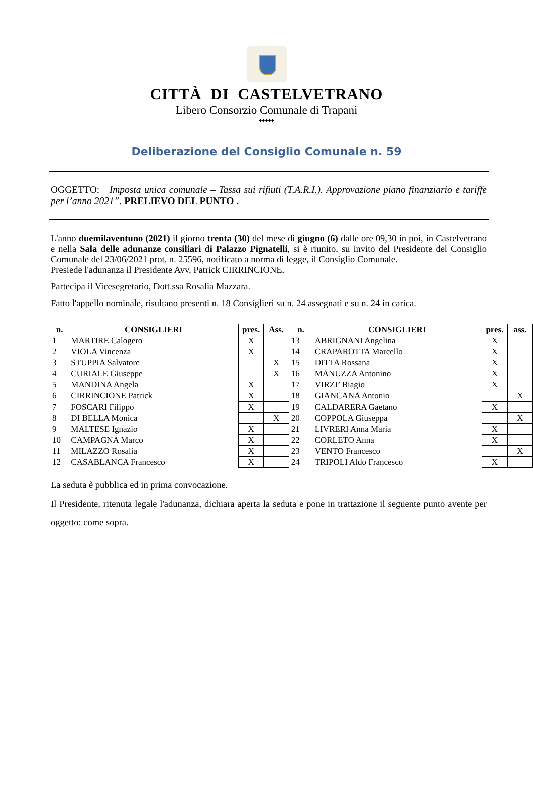CITTÀ DI CASTELVETRANO
Libero Consorzio Comunale di Trapani
♦♦♦♦♦
Deliberazione del Consiglio Comunale n. 59
OGGETTO: Imposta unica comunale – Tassa sui rifiuti (T.A.R.I.). Approvazione piano finanziario e tariffe per l’anno 2021”. PRELIEVO DEL PUNTO .
L'anno duemilaventuno (2021) il giorno trenta (30) del mese di giugno (6) dalle ore 09,30 in poi, in Castelvetrano e nella Sala delle adunanze consiliari di Palazzo Pignatelli, si è riunito, su invito del Presidente del Consiglio Comunale del 23/06/2021 prot. n. 25596, notificato a norma di legge, il Consiglio Comunale.
Presiede l'adunanza il Presidente Avv. Patrick CIRRINCIONE.
Partecipa il Vicesegretario, Dott.ssa Rosalia Mazzara.
Fatto l'appello nominale, risultano presenti n. 18 Consiglieri su n. 24 assegnati e su n. 24 in carica.
| n. | CONSIGLIERI | pres. | Ass. | n. | CONSIGLIERI | pres. | ass. |
| --- | --- | --- | --- | --- | --- | --- | --- |
| 1 | MARTIRE Calogero | X | | 13 | ABRIGNANI Angelina | X | |
| 2 | VIOLA Vincenza | X | | 14 | CRAPAROTTA Marcello | X | |
| 3 | STUPPIA Salvatore | | X | 15 | DITTA Rossana | X | |
| 4 | CURIALE Giuseppe | | X | 16 | MANUZZA Antonino | X | |
| 5 | MANDINA Angela | X | | 17 | VIRZI’ Biagio | X | |
| 6 | CIRRINCIONE Patrick | X | | 18 | GIANCANA Antonio | | X |
| 7 | FOSCARI Filippo | X | | 19 | CALDARERA Gaetano | X | |
| 8 | DI BELLA Monica | | X | 20 | COPPOLA Giuseppa | | X |
| 9 | MALTESE Ignazio | X | | 21 | LIVRERI Anna Maria | X | |
| 10 | CAMPAGNA Marco | X | | 22 | CORLETO Anna | X | |
| 11 | MILAZZO Rosalia | X | | 23 | VENTO Francesco | | X |
| 12 | CASABLANCA Francesco | X | | 24 | TRIPOLI Aldo Francesco | X | |
La seduta è pubblica ed in prima convocazione.
Il Presidente, ritenuta legale l'adunanza, dichiara aperta la seduta e pone in trattazione il seguente punto avente per oggetto: come sopra.